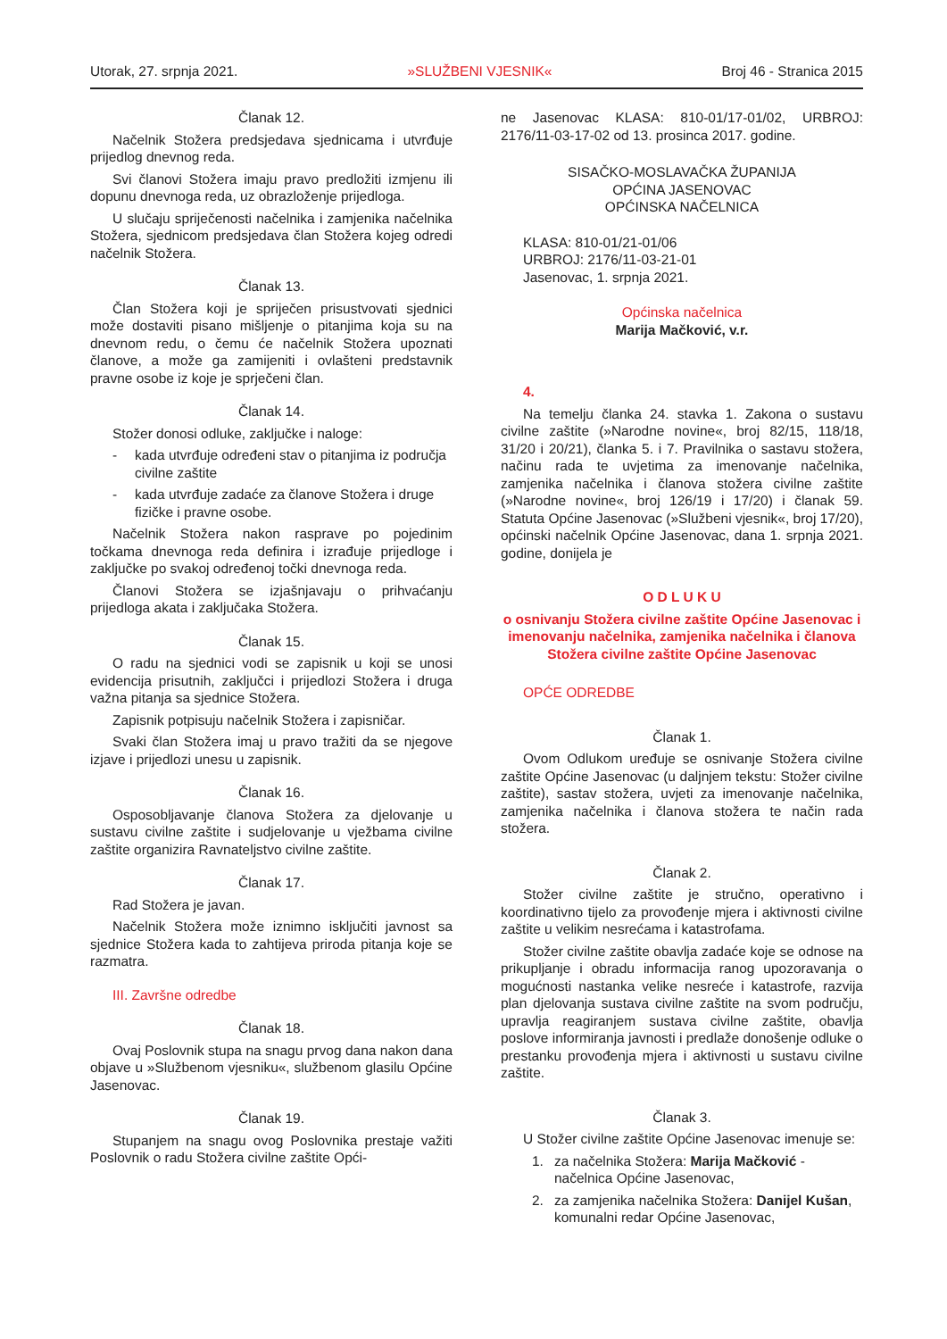Utorak, 27. srpnja 2021. »SLUŽBENI VJESNIK« Broj 46 - Stranica 2015
Članak 12.
Načelnik Stožera predsjedava sjednicama i utvrđuje prijedlog dnevnog reda.
Svi članovi Stožera imaju pravo predložiti izmjenu ili dopunu dnevnoga reda, uz obrazloženje prijedloga.
U slučaju spriječenosti načelnika i zamjenika načelnika Stožera, sjednicom predsjedava član Stožera kojeg odredi načelnik Stožera.
Članak 13.
Član Stožera koji je spriječen prisustvovati sjednici može dostaviti pisano mišljenje o pitanjima koja su na dnevnom redu, o čemu će načelnik Stožera upoznati članove, a može ga zamijeniti i ovlašteni predstavnik pravne osobe iz koje je sprječeni član.
Članak 14.
Stožer donosi odluke, zaključke i naloge:
- kada utvrđuje određeni stav o pitanjima iz područja civilne zaštite
- kada utvrđuje zadaće za članove Stožera i druge fizičke i pravne osobe.
Načelnik Stožera nakon rasprave po pojedinim točkama dnevnoga reda definira i izrađuje prijedloge i zaključke po svakoj određenoj točki dnevnoga reda.
Članovi Stožera se izjašnjavaju o prihvaćanju prijedloga akata i zaključaka Stožera.
Članak 15.
O radu na sjednici vodi se zapisnik u koji se unosi evidencija prisutnih, zaključci i prijedlozi Stožera i druga važna pitanja sa sjednice Stožera.
Zapisnik potpisuju načelnik Stožera i zapisničar.
Svaki član Stožera imaj u pravo tražiti da se njegove izjave i prijedlozi unesu u zapisnik.
Članak 16.
Osposobljavanje članova Stožera za djelovanje u sustavu civilne zaštite i sudjelovanje u vježbama civilne zaštite organizira Ravnateljstvo civilne zaštite.
Članak 17.
Rad Stožera je javan.
Načelnik Stožera može iznimno isključiti javnost sa sjednice Stožera kada to zahtijeva priroda pitanja koje se razmatra.
III. Završne odredbe
Članak 18.
Ovaj Poslovnik stupa na snagu prvog dana nakon dana objave u »Službenom vjesniku«, službenom glasilu Općine Jasenovac.
Članak 19.
Stupanjem na snagu ovog Poslovnika prestaje važiti Poslovnik o radu Stožera civilne zaštite Opći-
ne Jasenovac KLASA: 810-01/17-01/02, URBROJ: 2176/11-03-17-02 od 13. prosinca 2017. godine.
SISAČKO-MOSLAVAČKA ŽUPANIJA
OPĆINA JASENOVAC
OPĆINSKA NAČELNICA
KLASA: 810-01/21-01/06
URBROJ: 2176/11-03-21-01
Jasenovac, 1. srpnja 2021.
Općinska načelnica
Marija Mačković, v.r.
4.
Na temelju članka 24. stavka 1. Zakona o sustavu civilne zaštite (»Narodne novine«, broj 82/15, 118/18, 31/20 i 20/21), članka 5. i 7. Pravilnika o sastavu stožera, načinu rada te uvjetima za imenovanje načelnika, zamjenika načelnika i članova stožera civilne zaštite (»Narodne novine«, broj 126/19 i 17/20) i članak 59. Statuta Općine Jasenovac (»Službeni vjesnik«, broj 17/20), općinski načelnik Općine Jasenovac, dana 1. srpnja 2021. godine, donijela je
O D L U K U
o osnivanju Stožera civilne zaštite Općine Jasenovac i imenovanju načelnika, zamjenika načelnika i članova Stožera civilne zaštite Općine Jasenovac
OPĆE ODREDBE
Članak 1.
Ovom Odlukom uređuje se osnivanje Stožera civilne zaštite Općine Jasenovac (u daljnjem tekstu: Stožer civilne zaštite), sastav stožera, uvjeti za imenovanje načelnika, zamjenika načelnika i članova stožera te način rada stožera.
Članak 2.
Stožer civilne zaštite je stručno, operativno i koordinativno tijelo za provođenje mjera i aktivnosti civilne zaštite u velikim nesrećama i katastrofama.
Stožer civilne zaštite obavlja zadaće koje se odnose na prikupljanje i obradu informacija ranog upozoravanja o mogućnosti nastanka velike nesreće i katastrofe, razvija plan djelovanja sustava civilne zaštite na svom području, upravlja reagiranjem sustava civilne zaštite, obavlja poslove informiranja javnosti i predlaže donošenje odluke o prestanku provođenja mjera i aktivnosti u sustavu civilne zaštite.
Članak 3.
U Stožer civilne zaštite Općine Jasenovac imenuje se:
1. za načelnika Stožera: Marija Mačković - načelnica Općine Jasenovac,
2. za zamjenika načelnika Stožera: Danijel Kušan, komunalni redar Općine Jasenovac,